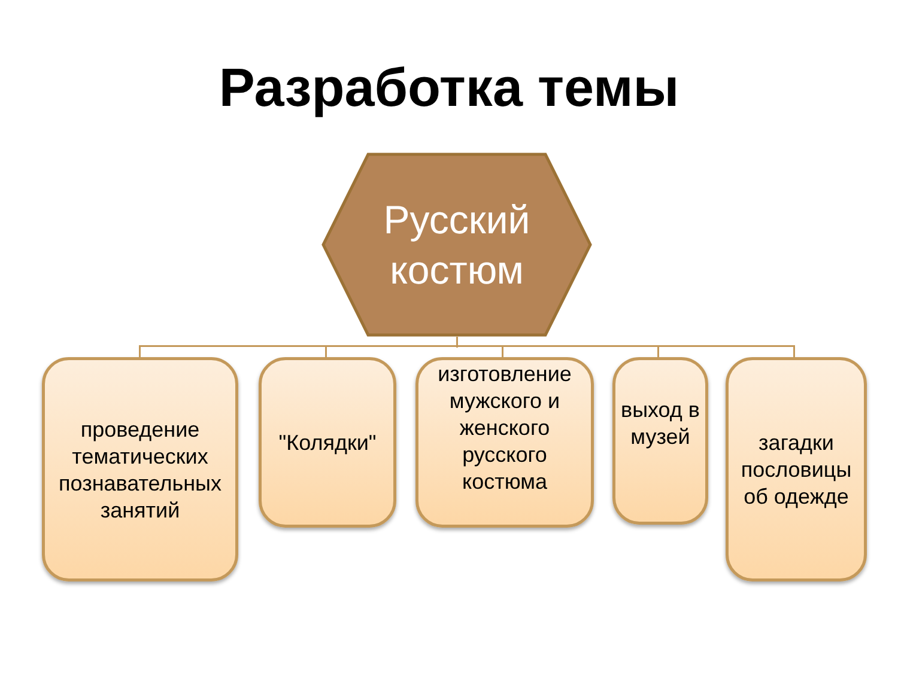Разработка темы
Русский
костюм
проведение тематических познавательных занятий
"Колядки"
изготовление мужского и женского русского костюма
выход в музей
загадки пословицы об одежде